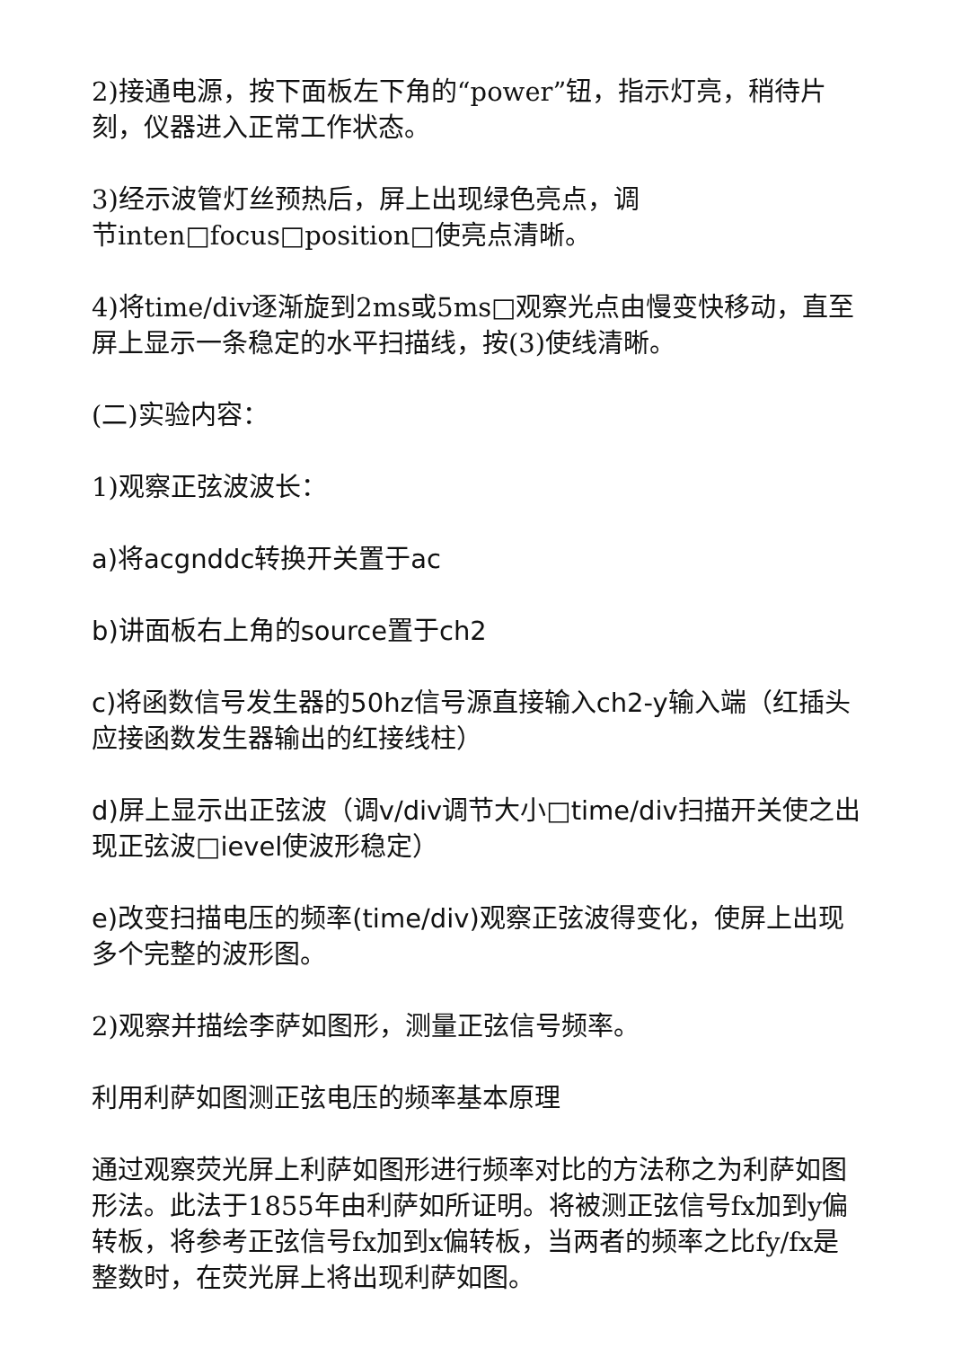2)接通电源，按下面板左下角的“power”钮，指示灯亮，稍待片刻，仪器进入正常工作状态。
3)经示波管灯丝预热后，屏上出现绿色亮点，调
节inten□focus□position□使亮点清晰。
4)将time/div逐渐旋到2ms或5ms□观察光点由慢变快移动，直至屏上显示一条稳定的水平扫描线，按(3)使线清晰。
(二)实验内容：
1)观察正弦波波长：
a)将acgnddc转换开关置于ac
b)讲面板右上角的source置于ch2
c)将函数信号发生器的50hz信号源直接输入ch2-y输入端（红插头应接函数发生器输出的红接线柱）
d)屏上显示出正弦波（调v/div调节大小□time/div扫描开关使之出现正弦波□ievel使波形稳定）
e)改变扫描电压的频率(time/div)观察正弦波得变化，使屏上出现多个完整的波形图。
2)观察并描绘李萨如图形，测量正弦信号频率。
利用利萨如图测正弦电压的频率基本原理
通过观察荧光屏上利萨如图形进行频率对比的方法称之为利萨如图形法。此法于1855年由利萨如所证明。将被测正弦信号fx加到y偏转板，将参考正弦信号fx加到x偏转板，当两者的频率之比fy/fx是整数时，在荧光屏上将出现利萨如图。